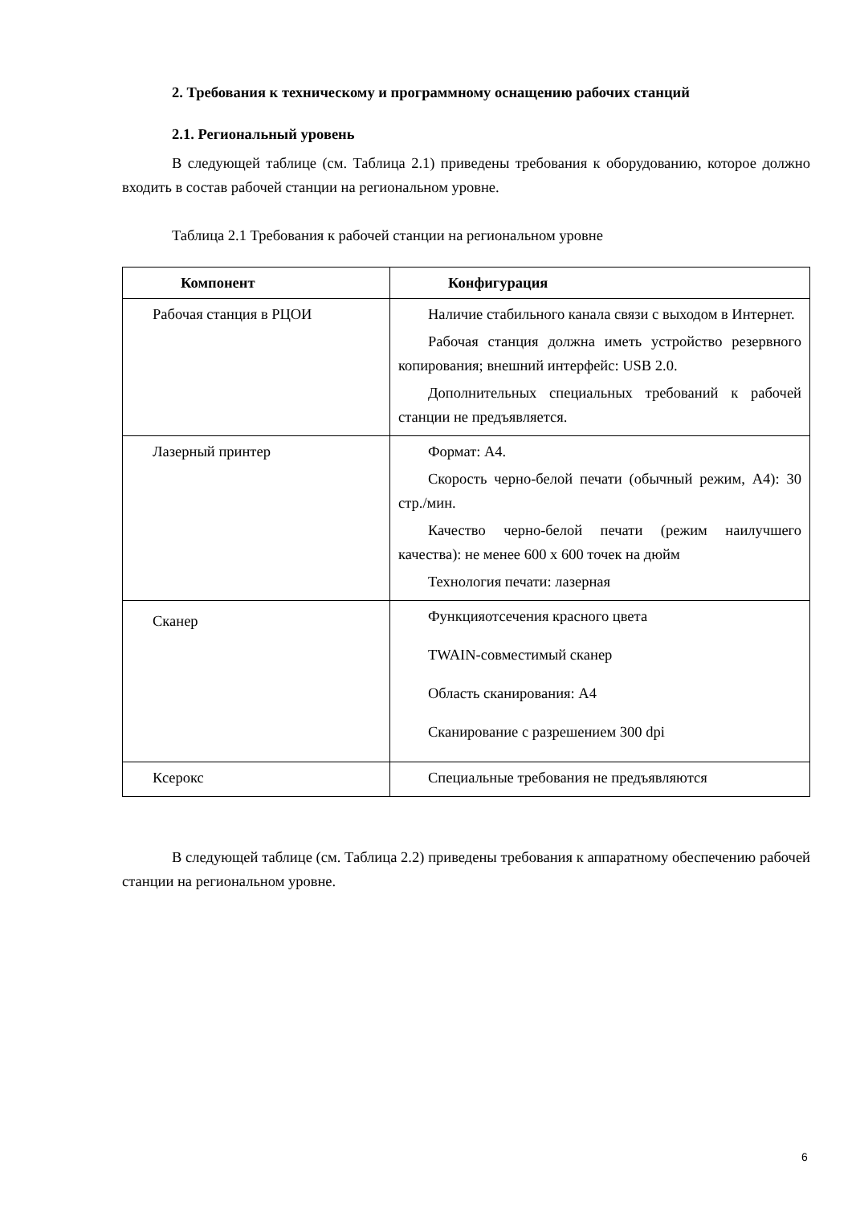2. Требования к техническому и программному оснащению рабочих станций
2.1. Региональный уровень
В следующей таблице (см. Таблица 2.1) приведены требования к оборудованию, которое должно входить в состав рабочей станции на региональном уровне.
Таблица 2.1 Требования к рабочей станции на региональном уровне
| Компонент | Конфигурация |
| --- | --- |
| Рабочая станция в РЦОИ | Наличие стабильного канала связи с выходом в Интернет. Рабочая станция должна иметь устройство резервного копирования; внешний интерфейс: USB 2.0. Дополнительных специальных требований к рабочей станции не предъявляется. |
| Лазерный принтер | Формат: А4. Скорость черно-белой печати (обычный режим, А4): 30 стр./мин. Качество черно-белой печати (режим наилучшего качества): не менее 600 x 600 точек на дюйм Технология печати: лазерная |
| Сканер | Функцияотсечения красного цвета TWAIN-совместимый сканер Область сканирования: А4 Сканирование с разрешением 300 dpi |
| Ксерокс | Специальные требования не предъявляются |
В следующей таблице (см. Таблица 2.2) приведены требования к аппаратному обеспечению рабочей станции на региональном уровне.
6